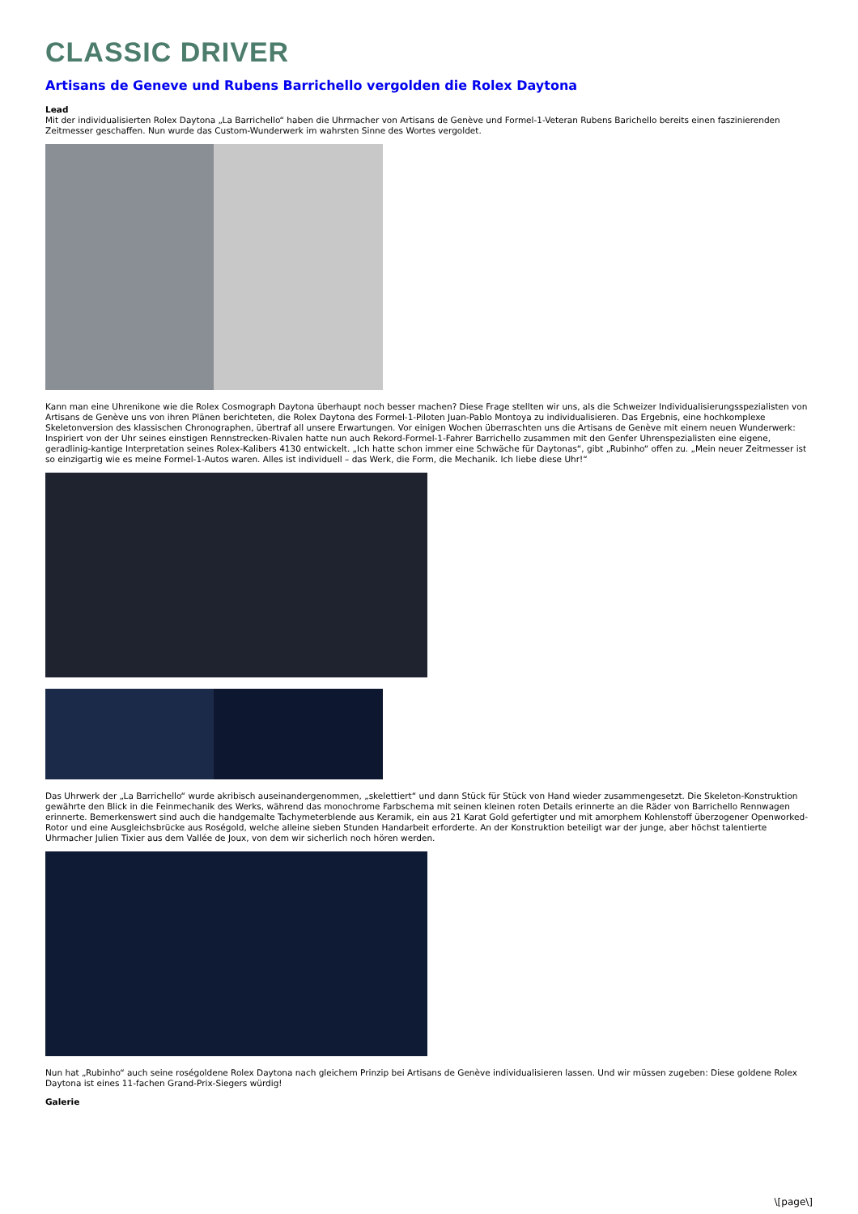CLASSIC DRIVER
Artisans de Geneve und Rubens Barrichello vergolden die Rolex Daytona
Lead
Mit der individualisierten Rolex Daytona „La Barrichello“ haben die Uhrmacher von Artisans de Genève und Formel-1-Veteran Rubens Barichello bereits einen faszinierenden Zeitmesser geschaffen. Nun wurde das Custom-Wunderwerk im wahrsten Sinne des Wortes vergoldet.
Kann man eine Uhrenikone wie die Rolex Cosmograph Daytona überhaupt noch besser machen? Diese Frage stellten wir uns, als die Schweizer Individualisierungsspezialisten von Artisans de Genève uns von ihren Plänen berichteten, die Rolex Daytona des Formel-1-Piloten Juan-Pablo Montoya zu individualisieren. Das Ergebnis, eine hochkomplexe Skeletonversion des klassischen Chronographen, übertraf all unsere Erwartungen. Vor einigen Wochen überraschten uns die Artisans de Genève mit einem neuen Wunderwerk: Inspiriert von der Uhr seines einstigen Rennstrecken-Rivalen hatte nun auch Rekord-Formel-1-Fahrer Barrichello zusammen mit den Genfer Uhrenspezialisten eine eigene, geradlinig-kantige Interpretation seines Rolex-Kalibers 4130 entwickelt. „Ich hatte schon immer eine Schwäche für Daytonas“, gibt „Rubinho“ offen zu. „Mein neuer Zeitmesser ist so einzigartig wie es meine Formel-1-Autos waren. Alles ist individuell – das Werk, die Form, die Mechanik. Ich liebe diese Uhr!“
Das Uhrwerk der „La Barrichello“ wurde akribisch auseinandergenommen, „skelettiert“ und dann Stück für Stück von Hand wieder zusammengesetzt. Die Skeleton-Konstruktion gewährte den Blick in die Feinmechanik des Werks, während das monochrome Farbschema mit seinen kleinen roten Details erinnerte an die Räder von Barrichello Rennwagen erinnerte. Bemerkenswert sind auch die handgemalte Tachymeterblende aus Keramik, ein aus 21 Karat Gold gefertigter und mit amorphem Kohlenstoff überzogener Openworked-Rotor und eine Ausgleichsbrücke aus Roségold, welche alleine sieben Stunden Handarbeit erforderte. An der Konstruktion beteiligt war der junge, aber höchst talentierte Uhrmacher Julien Tixier aus dem Vallée de Joux, von dem wir sicherlich noch hören werden.
Nun hat „Rubinho“ auch seine roségoldene Rolex Daytona nach gleichem Prinzip bei Artisans de Genève individualisieren lassen. Und wir müssen zugeben: Diese goldene Rolex Daytona ist eines 11-fachen Grand-Prix-Siegers würdig!
Galerie
\[page\]